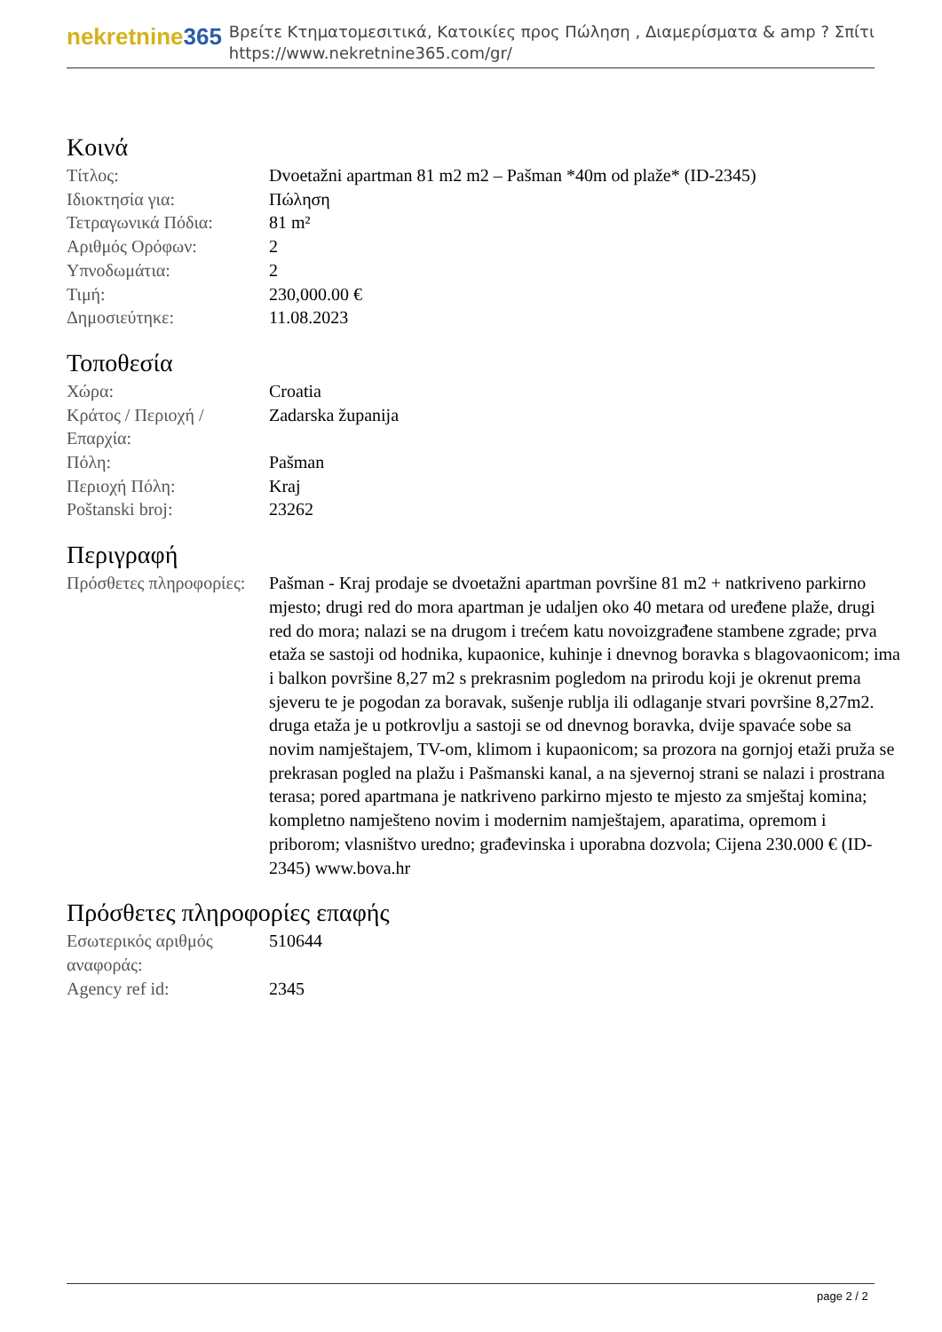nekretnine365
Βρείτε Κτηματομεσιτικά, Κατοικίες προς Πώληση , Διαμερίσματα & amp ? Σπίτι
https://www.nekretnine365.com/gr/
Κοινά
| Τίτλος: | Dvoetažni apartman 81 m2 m2 – Pašman *40m od plaže* (ID-2345) |
| Ιδιοκτησία για: | Πώληση |
| Τετραγωνικά Πόδια: | 81 m² |
| Αριθμός Ορόφων: | 2 |
| Υπνοδωμάτια: | 2 |
| Τιμή: | 230,000.00 € |
| Δημοσιεύτηκε: | 11.08.2023 |
Τοποθεσία
| Χώρα: | Croatia |
| Κράτος / Περιοχή / Επαρχία: | Zadarska županija |
| Πόλη: | Pašman |
| Περιοχή Πόλη: | Kraj |
| Poštanski broj: | 23262 |
Περιγραφή
| Πρόσθετες πληροφορίες: | Pašman - Kraj prodaje se dvoetažni apartman površine 81 m2 + natkriveno parkirno mjesto; drugi red do mora apartman je udaljen oko 40 metara od uređene plaže, drugi red do mora; nalazi se na drugom i trećem katu novoizgrađene stambene zgrade; prva etaža se sastoji od hodnika, kupaonice, kuhinje i dnevnog boravka s blagovaonicom; ima i balkon površine 8,27 m2 s prekrasnim pogledom na prirodu koji je okrenut prema sjeveru te je pogodan za boravak, sušenje rublja ili odlaganje stvari površine 8,27m2. druga etaža je u potkrovlju a sastoji se od dnevnog boravka, dvije spavaće sobe sa novim namještajem, TV-om, klimom i kupaonicom; sa prozora na gornjoj etaži pruža se prekrasan pogled na plažu i Pašmanski kanal, a na sjevernoj strani se nalazi i prostrana terasa; pored apartmana je natkriveno parkirno mjesto te mjesto za smještaj komina; kompletno namješteno novim i modernim namještajem, aparatima, opremom i priborom; vlasništvo uredno; građevinska i uporabna dozvola; Cijena 230.000 € (ID-2345) www.bova.hr |
Πρόσθετες πληροφορίες επαφής
| Εσωτερικός αριθμός αναφοράς: | 510644 |
| Agency ref id: | 2345 |
page 2 / 2